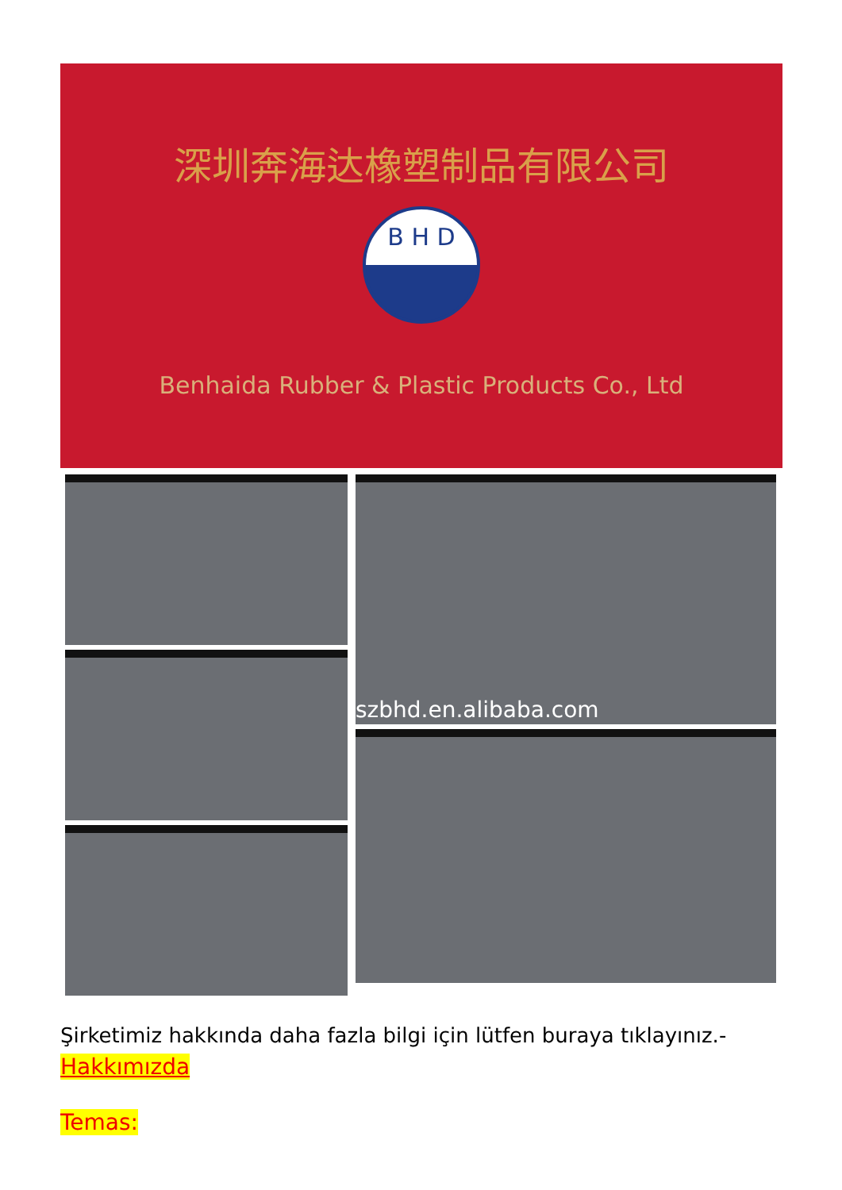深圳奔海达橡塑制品有限公司
B H D
Benhaida Rubber & Plastic Products Co., Ltd
szbhd.en.alibaba.com
Şirketimiz hakkında daha fazla bilgi için lütfen buraya tıklayınız.-
Hakkımızda
Temas: